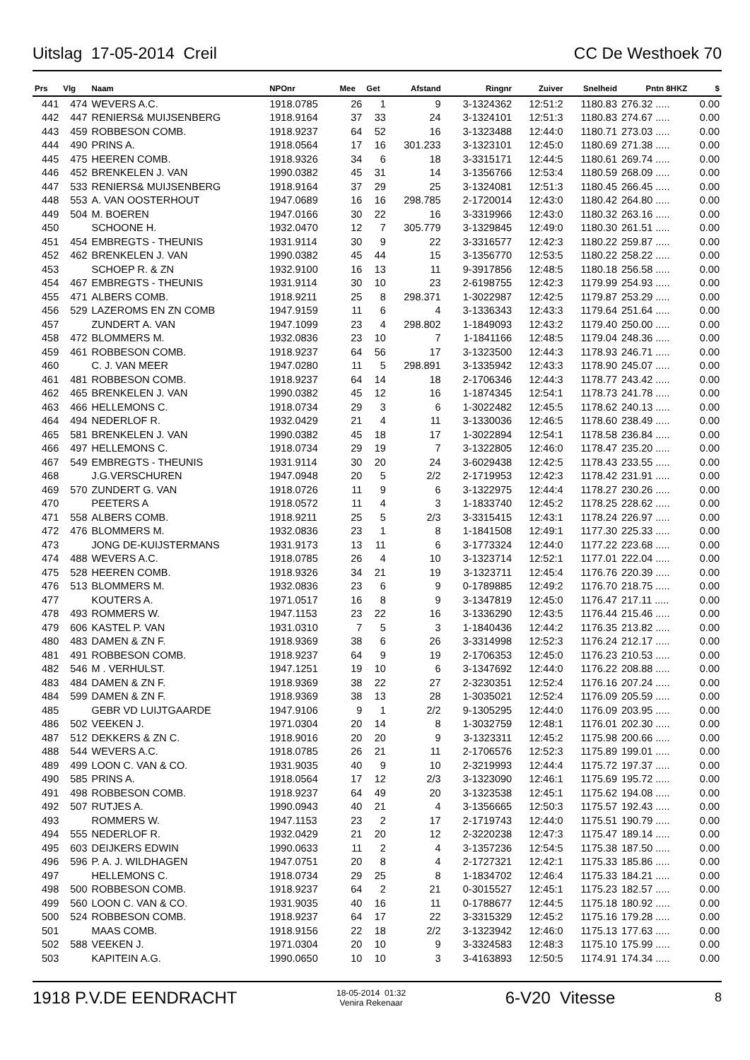Uitslag 17-05-2014 Creil CC De Westhoek 70
| Prs | Vlg | Naam | NPOnr | Mee | Get | Afstand | Ringnr | Zuiver | Snelheid | Pntn 8HKZ | $ |
| --- | --- | --- | --- | --- | --- | --- | --- | --- | --- | --- | --- |
| 441 | 474 | WEVERS A.C. | 1918.0785 | 26 | 1 | 9 | 3-1324362 | 12:51:2 | 1180.83 | 276.32 ..... | 0.00 |
| 442 | 447 | RENIERS& MUIJSENBERG | 1918.9164 | 37 | 33 | 24 | 3-1324101 | 12:51:3 | 1180.83 | 274.67 ..... | 0.00 |
| 443 | 459 | ROBBESON COMB. | 1918.9237 | 64 | 52 | 16 | 3-1323488 | 12:44:0 | 1180.71 | 273.03 ..... | 0.00 |
| 444 | 490 | PRINS A. | 1918.0564 | 17 | 16 | 301.233 | 3-1323101 | 12:45:0 | 1180.69 | 271.38 ..... | 0.00 |
| 445 | 475 | HEEREN COMB. | 1918.9326 | 34 | 6 | 18 | 3-3315171 | 12:44:5 | 1180.61 | 269.74 ..... | 0.00 |
| 446 | 452 | BRENKELEN J. VAN | 1990.0382 | 45 | 31 | 14 | 3-1356766 | 12:53:4 | 1180.59 | 268.09 ..... | 0.00 |
| 447 | 533 | RENIERS& MUIJSENBERG | 1918.9164 | 37 | 29 | 25 | 3-1324081 | 12:51:3 | 1180.45 | 266.45 ..... | 0.00 |
| 448 | 553 | A. VAN OOSTERHOUT | 1947.0689 | 16 | 16 | 298.785 | 2-1720014 | 12:43:0 | 1180.42 | 264.80 ..... | 0.00 |
| 449 | 504 | M. BOEREN | 1947.0166 | 30 | 22 | 16 | 3-3319966 | 12:43:0 | 1180.32 | 263.16 ..... | 0.00 |
| 450 | | SCHOONE H. | 1932.0470 | 12 | 7 | 305.779 | 3-1329845 | 12:49:0 | 1180.30 | 261.51 ..... | 0.00 |
| 451 | 454 | EMBREGTS - THEUNIS | 1931.9114 | 30 | 9 | 22 | 3-3316577 | 12:42:3 | 1180.22 | 259.87 ..... | 0.00 |
| 452 | 462 | BRENKELEN J. VAN | 1990.0382 | 45 | 44 | 15 | 3-1356770 | 12:53:5 | 1180.22 | 258.22 ..... | 0.00 |
| 453 | | SCHOEP R. & ZN | 1932.9100 | 16 | 13 | 11 | 9-3917856 | 12:48:5 | 1180.18 | 256.58 ..... | 0.00 |
| 454 | 467 | EMBREGTS - THEUNIS | 1931.9114 | 30 | 10 | 23 | 2-6198755 | 12:42:3 | 1179.99 | 254.93 ..... | 0.00 |
| 455 | 471 | ALBERS COMB. | 1918.9211 | 25 | 8 | 298.371 | 1-3022987 | 12:42:5 | 1179.87 | 253.29 ..... | 0.00 |
| 456 | 529 | LAZEROMS EN ZN COMB | 1947.9159 | 11 | 6 | 4 | 3-1336343 | 12:43:3 | 1179.64 | 251.64 ..... | 0.00 |
| 457 | | ZUNDERT A. VAN | 1947.1099 | 23 | 4 | 298.802 | 1-1849093 | 12:43:2 | 1179.40 | 250.00 ..... | 0.00 |
| 458 | 472 | BLOMMERS M. | 1932.0836 | 23 | 10 | 7 | 1-1841166 | 12:48:5 | 1179.04 | 248.36 ..... | 0.00 |
| 459 | 461 | ROBBESON COMB. | 1918.9237 | 64 | 56 | 17 | 3-1323500 | 12:44:3 | 1178.93 | 246.71 ..... | 0.00 |
| 460 | | C. J. VAN MEER | 1947.0280 | 11 | 5 | 298.891 | 3-1335942 | 12:43:3 | 1178.90 | 245.07 ..... | 0.00 |
| 461 | 481 | ROBBESON COMB. | 1918.9237 | 64 | 14 | 18 | 2-1706346 | 12:44:3 | 1178.77 | 243.42 ..... | 0.00 |
| 462 | 465 | BRENKELEN J. VAN | 1990.0382 | 45 | 12 | 16 | 1-1874345 | 12:54:1 | 1178.73 | 241.78 ..... | 0.00 |
| 463 | 466 | HELLEMONS C. | 1918.0734 | 29 | 3 | 6 | 1-3022482 | 12:45:5 | 1178.62 | 240.13 ..... | 0.00 |
| 464 | 494 | NEDERLOF R. | 1932.0429 | 21 | 4 | 11 | 3-1330036 | 12:46:5 | 1178.60 | 238.49 ..... | 0.00 |
| 465 | 581 | BRENKELEN J. VAN | 1990.0382 | 45 | 18 | 17 | 1-3022894 | 12:54:1 | 1178.58 | 236.84 ..... | 0.00 |
| 466 | 497 | HELLEMONS C. | 1918.0734 | 29 | 19 | 7 | 3-1322805 | 12:46:0 | 1178.47 | 235.20 ..... | 0.00 |
| 467 | 549 | EMBREGTS - THEUNIS | 1931.9114 | 30 | 20 | 24 | 3-6029438 | 12:42:5 | 1178.43 | 233.55 ..... | 0.00 |
| 468 | | J.G.VERSCHUREN | 1947.0948 | 20 | 5 | 2/2 | 2-1719953 | 12:42:3 | 1178.42 | 231.91 ..... | 0.00 |
| 469 | 570 | ZUNDERT G. VAN | 1918.0726 | 11 | 9 | 6 | 3-1322975 | 12:44:4 | 1178.27 | 230.26 ..... | 0.00 |
| 470 | | PEETERS A | 1918.0572 | 11 | 4 | 3 | 1-1833740 | 12:45:2 | 1178.25 | 228.62 ..... | 0.00 |
| 471 | 558 | ALBERS COMB. | 1918.9211 | 25 | 5 | 2/3 | 3-3315415 | 12:43:1 | 1178.24 | 226.97 ..... | 0.00 |
| 472 | 476 | BLOMMERS M. | 1932.0836 | 23 | 1 | 8 | 1-1841508 | 12:49:1 | 1177.30 | 225.33 ..... | 0.00 |
| 473 | | JONG DE-KUIJSTERMANS | 1931.9173 | 13 | 11 | 6 | 3-1773324 | 12:44:0 | 1177.22 | 223.68 ..... | 0.00 |
| 474 | 488 | WEVERS A.C. | 1918.0785 | 26 | 4 | 10 | 3-1323714 | 12:52:1 | 1177.01 | 222.04 ..... | 0.00 |
| 475 | 528 | HEEREN COMB. | 1918.9326 | 34 | 21 | 19 | 3-1323711 | 12:45:4 | 1176.76 | 220.39 ..... | 0.00 |
| 476 | 513 | BLOMMERS M. | 1932.0836 | 23 | 6 | 9 | 0-1789885 | 12:49:2 | 1176.70 | 218.75 ..... | 0.00 |
| 477 | | KOUTERS A. | 1971.0517 | 16 | 8 | 9 | 3-1347819 | 12:45:0 | 1176.47 | 217.11 ..... | 0.00 |
| 478 | 493 | ROMMERS W. | 1947.1153 | 23 | 22 | 16 | 3-1336290 | 12:43:5 | 1176.44 | 215.46 ..... | 0.00 |
| 479 | 606 | KASTEL P. VAN | 1931.0310 | 7 | 5 | 3 | 1-1840436 | 12:44:2 | 1176.35 | 213.82 ..... | 0.00 |
| 480 | 483 | DAMEN & ZN F. | 1918.9369 | 38 | 6 | 26 | 3-3314998 | 12:52:3 | 1176.24 | 212.17 ..... | 0.00 |
| 481 | 491 | ROBBESON COMB. | 1918.9237 | 64 | 9 | 19 | 2-1706353 | 12:45:0 | 1176.23 | 210.53 ..... | 0.00 |
| 482 | 546 | M . VERHULST. | 1947.1251 | 19 | 10 | 6 | 3-1347692 | 12:44:0 | 1176.22 | 208.88 ..... | 0.00 |
| 483 | 484 | DAMEN & ZN F. | 1918.9369 | 38 | 22 | 27 | 2-3230351 | 12:52:4 | 1176.16 | 207.24 ..... | 0.00 |
| 484 | 599 | DAMEN & ZN F. | 1918.9369 | 38 | 13 | 28 | 1-3035021 | 12:52:4 | 1176.09 | 205.59 ..... | 0.00 |
| 485 | | GEBR VD LUIJTGAARDE | 1947.9106 | 9 | 1 | 2/2 | 9-1305295 | 12:44:0 | 1176.09 | 203.95 ..... | 0.00 |
| 486 | 502 | VEEKEN J. | 1971.0304 | 20 | 14 | 8 | 1-3032759 | 12:48:1 | 1176.01 | 202.30 ..... | 0.00 |
| 487 | 512 | DEKKERS & ZN C. | 1918.9016 | 20 | 20 | 9 | 3-1323311 | 12:45:2 | 1175.98 | 200.66 ..... | 0.00 |
| 488 | 544 | WEVERS A.C. | 1918.0785 | 26 | 21 | 11 | 2-1706576 | 12:52:3 | 1175.89 | 199.01 ..... | 0.00 |
| 489 | 499 | LOON C. VAN & CO. | 1931.9035 | 40 | 9 | 10 | 2-3219993 | 12:44:4 | 1175.72 | 197.37 ..... | 0.00 |
| 490 | 585 | PRINS A. | 1918.0564 | 17 | 12 | 2/3 | 3-1323090 | 12:46:1 | 1175.69 | 195.72 ..... | 0.00 |
| 491 | 498 | ROBBESON COMB. | 1918.9237 | 64 | 49 | 20 | 3-1323538 | 12:45:1 | 1175.62 | 194.08 ..... | 0.00 |
| 492 | 507 | RUTJES A. | 1990.0943 | 40 | 21 | 4 | 3-1356665 | 12:50:3 | 1175.57 | 192.43 ..... | 0.00 |
| 493 | | ROMMERS W. | 1947.1153 | 23 | 2 | 17 | 2-1719743 | 12:44:0 | 1175.51 | 190.79 ..... | 0.00 |
| 494 | 555 | NEDERLOF R. | 1932.0429 | 21 | 20 | 12 | 2-3220238 | 12:47:3 | 1175.47 | 189.14 ..... | 0.00 |
| 495 | 603 | DEIJKERS EDWIN | 1990.0633 | 11 | 2 | 4 | 3-1357236 | 12:54:5 | 1175.38 | 187.50 ..... | 0.00 |
| 496 | 596 | P. A. J. WILDHAGEN | 1947.0751 | 20 | 8 | 4 | 2-1727321 | 12:42:1 | 1175.33 | 185.86 ..... | 0.00 |
| 497 | | HELLEMONS C. | 1918.0734 | 29 | 25 | 8 | 1-1834702 | 12:46:4 | 1175.33 | 184.21 ..... | 0.00 |
| 498 | 500 | ROBBESON COMB. | 1918.9237 | 64 | 2 | 21 | 0-3015527 | 12:45:1 | 1175.23 | 182.57 ..... | 0.00 |
| 499 | 560 | LOON C. VAN & CO. | 1931.9035 | 40 | 16 | 11 | 0-1788677 | 12:44:5 | 1175.18 | 180.92 ..... | 0.00 |
| 500 | 524 | ROBBESON COMB. | 1918.9237 | 64 | 17 | 22 | 3-3315329 | 12:45:2 | 1175.16 | 179.28 ..... | 0.00 |
| 501 | | MAAS COMB. | 1918.9156 | 22 | 18 | 2/2 | 3-1323942 | 12:46:0 | 1175.13 | 177.63 ..... | 0.00 |
| 502 | 588 | VEEKEN J. | 1971.0304 | 20 | 10 | 9 | 3-3324583 | 12:48:3 | 1175.10 | 175.99 ..... | 0.00 |
| 503 | | KAPITEIN A.G. | 1990.0650 | 10 | 10 | 3 | 3-4163893 | 12:50:5 | 1174.91 | 174.34 ..... | 0.00 |
1918 P.V.DE EENDRACHT 18-05-2014 01:32
Venira Rekenaar 6-V20 Vitesse 8